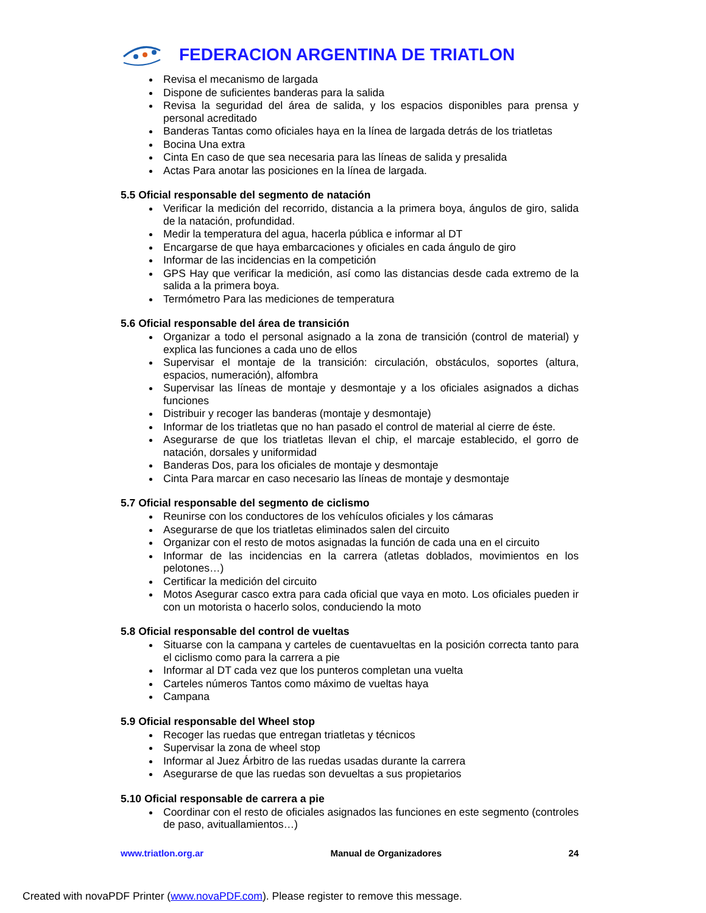FEDERACION ARGENTINA DE TRIATLON
Revisa el mecanismo de largada
Dispone de suficientes banderas para la salida
Revisa la seguridad del área de salida, y los espacios disponibles para prensa y personal acreditado
Banderas Tantas como oficiales haya en la línea de largada detrás de los triatletas
Bocina Una extra
Cinta En caso de que sea necesaria para las líneas de salida y presalida
Actas Para anotar las posiciones en la línea de largada.
5.5 Oficial responsable del segmento de natación
Verificar la medición del recorrido, distancia a la primera boya, ángulos de giro, salida de la natación, profundidad.
Medir la temperatura del agua, hacerla pública e informar al DT
Encargarse de que haya embarcaciones y oficiales en cada ángulo de giro
Informar de las incidencias en la competición
GPS Hay que verificar la medición, así como las distancias desde cada extremo de la salida a la primera boya.
Termómetro Para las mediciones de temperatura
5.6 Oficial responsable del área de transición
Organizar a todo el personal asignado a la zona de transición (control de material) y explica las funciones a cada uno de ellos
Supervisar el montaje de la transición: circulación, obstáculos, soportes (altura, espacios, numeración), alfombra
Supervisar las líneas de montaje y desmontaje y a los oficiales asignados a dichas funciones
Distribuir y recoger las banderas (montaje y desmontaje)
Informar de los triatletas que no han pasado el control de material al cierre de éste.
Asegurarse de que los triatletas llevan el chip, el marcaje establecido, el gorro de natación, dorsales y uniformidad
Banderas Dos, para los oficiales de montaje y desmontaje
Cinta Para marcar en caso necesario las líneas de montaje y desmontaje
5.7 Oficial responsable del segmento de ciclismo
Reunirse con los conductores de los vehículos oficiales y los cámaras
Asegurarse de que los triatletas eliminados salen del circuito
Organizar con el resto de motos asignadas la función de cada una en el circuito
Informar de las incidencias en la carrera (atletas doblados, movimientos en los pelotones…)
Certificar la medición del circuito
Motos Asegurar casco extra para cada oficial que vaya en moto. Los oficiales pueden ir con un motorista o hacerlo solos, conduciendo la moto
5.8 Oficial responsable del control de vueltas
Situarse con la campana y carteles de cuentavueltas en la posición correcta tanto para el ciclismo como para la carrera a pie
Informar al DT cada vez que los punteros completan una vuelta
Carteles números Tantos como máximo de vueltas haya
Campana
5.9 Oficial responsable del Wheel stop
Recoger las ruedas que entregan triatletas y técnicos
Supervisar la zona de wheel stop
Informar al Juez Árbitro de las ruedas usadas durante la carrera
Asegurarse de que las ruedas son devueltas a sus propietarios
5.10 Oficial responsable de carrera a pie
Coordinar con el resto de oficiales asignados las funciones en este segmento (controles de paso, avituallamientos…)
www.triatlon.org.ar Manual de Organizadores 24
Created with novaPDF Printer (www.novaPDF.com). Please register to remove this message.